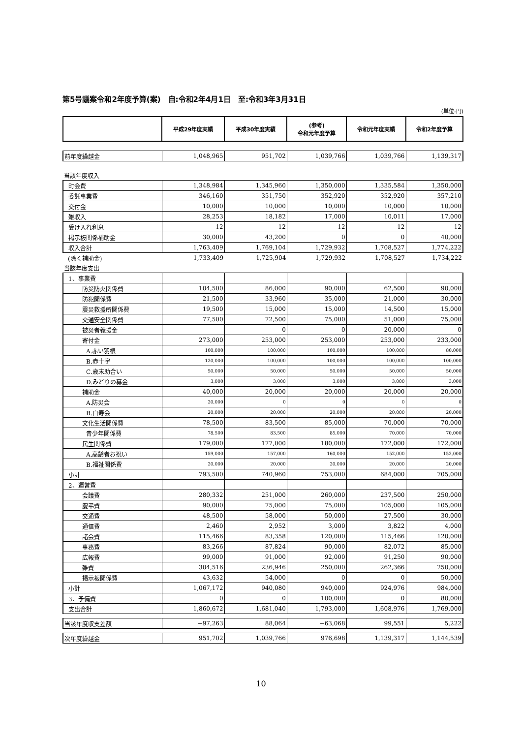第5号議案令和2年度予算(案)　自:令和2年4月1日　至:令和3年3月31日
(単位:円)
| | 平成29年度実績 | 平成30年度実績 | (参考) 令和元年度予算 | 令和元年度実績 | 令和2年度予算 |
| --- | --- | --- | --- | --- | --- |
| 前年度繰越金 | 1,048,965 | 951,702 | 1,039,766 | 1,039,766 | 1,139,317 |
| 当該年度収入 | | | | | |
| 町会費 | 1,348,984 | 1,345,960 | 1,350,000 | 1,335,584 | 1,350,000 |
| 委託事業費 | 346,160 | 351,750 | 352,920 | 352,920 | 357,210 |
| 交付金 | 10,000 | 10,000 | 10,000 | 10,000 | 10,000 |
| 雑収入 | 28,253 | 18,182 | 17,000 | 10,011 | 17,000 |
| 受け入れ利息 | 12 | 12 | 12 | 12 | 12 |
| 掲示板関係補助金 | 30,000 | 43,200 | 0 | 0 | 40,000 |
| 収入合計 | 1,763,409 | 1,769,104 | 1,729,932 | 1,708,527 | 1,774,222 |
| (除く補助金) | 1,733,409 | 1,725,904 | 1,729,932 | 1,708,527 | 1,734,222 |
| 当該年度支出 | | | | | |
| 1、事業費 | | | | | |
| 防災防火関係費 | 104,500 | 86,000 | 90,000 | 62,500 | 90,000 |
| 防犯関係費 | 21,500 | 33,960 | 35,000 | 21,000 | 30,000 |
| 震災救援所関係費 | 19,500 | 15,000 | 15,000 | 14,500 | 15,000 |
| 交通安全関係費 | 77,500 | 72,500 | 75,000 | 51,000 | 75,000 |
| 被災者義援金 | | 0 | 0 | 20,000 | 0 |
| 寄付金 | 273,000 | 253,000 | 253,000 | 253,000 | 233,000 |
| A.赤い羽根 | 100,000 | 100,000 | 100,000 | 100,000 | 80,000 |
| B.赤十字 | 120,000 | 100,000 | 100,000 | 100,000 | 100,000 |
| C.歳末助合い | 50,000 | 50,000 | 50,000 | 50,000 | 50,000 |
| D.みどりの募金 | 3,000 | 3,000 | 3,000 | 3,000 | 3,000 |
| 補助金 | 40,000 | 20,000 | 20,000 | 20,000 | 20,000 |
| A.防災会 | 20,000 | 0 | 0 | 0 | 0 |
| B.白寿会 | 20,000 | 20,000 | 20,000 | 20,000 | 20,000 |
| 文化生活関係費 | 78,500 | 83,500 | 85,000 | 70,000 | 70,000 |
| 青少年関係費 | 78,500 | 83,500 | 85,000 | 70,000 | 70,000 |
| 民生関係費 | 179,000 | 177,000 | 180,000 | 172,000 | 172,000 |
| A.高齢者お祝い | 159,000 | 157,000 | 160,000 | 152,000 | 152,000 |
| B.福祉関係費 | 20,000 | 20,000 | 20,000 | 20,000 | 20,000 |
| 小計 | 793,500 | 740,960 | 753,000 | 684,000 | 705,000 |
| 2、運営費 | | | | | |
| 会議費 | 280,332 | 251,000 | 260,000 | 237,500 | 250,000 |
| 慶弔費 | 90,000 | 75,000 | 75,000 | 105,000 | 105,000 |
| 交通費 | 48,500 | 58,000 | 50,000 | 27,500 | 30,000 |
| 通信費 | 2,460 | 2,952 | 3,000 | 3,822 | 4,000 |
| 諸会費 | 115,466 | 83,358 | 120,000 | 115,466 | 120,000 |
| 事務費 | 83,266 | 87,824 | 90,000 | 82,072 | 85,000 |
| 広報費 | 99,000 | 91,000 | 92,000 | 91,250 | 90,000 |
| 雑費 | 304,516 | 236,946 | 250,000 | 262,366 | 250,000 |
| 掲示板関係費 | 43,632 | 54,000 | 0 | 0 | 50,000 |
| 小計 | 1,067,172 | 940,080 | 940,000 | 924,976 | 984,000 |
| 3、予備費 | 0 | 0 | 100,000 | 0 | 80,000 |
| 支出合計 | 1,860,672 | 1,681,040 | 1,793,000 | 1,608,976 | 1,769,000 |
| 当該年度収支差額 | −97,263 | 88,064 | −63,068 | 99,551 | 5,222 |
| 次年度繰越金 | 951,702 | 1,039,766 | 976,698 | 1,139,317 | 1,144,539 |
10